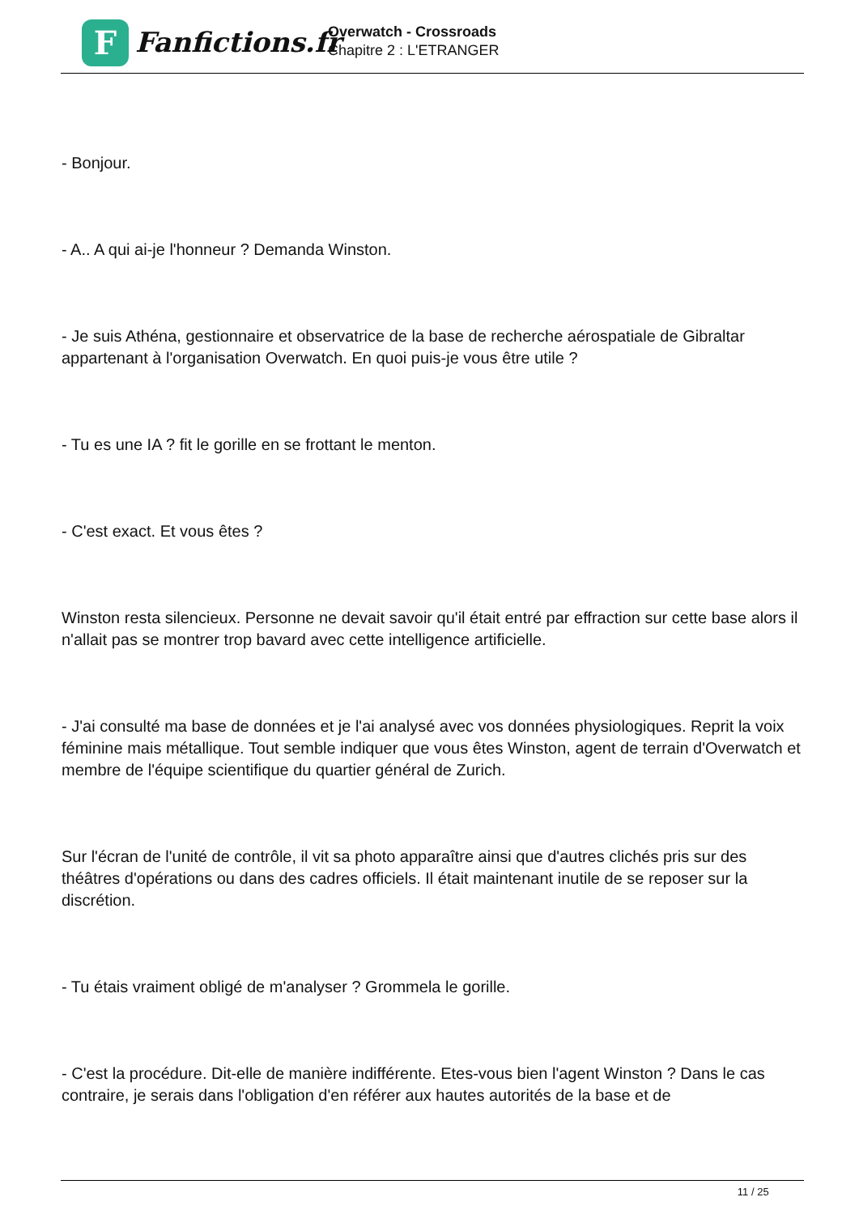F
Fanfictions.fr
Overwatch - Crossroads
Chapitre 2 : L'ETRANGER
- Bonjour.
- A.. A qui ai-je l'honneur ? Demanda Winston.
- Je suis Athéna, gestionnaire et observatrice de la base de recherche aérospatiale de Gibraltar appartenant à l'organisation Overwatch. En quoi puis-je vous être utile ?
- Tu es une IA ? fit le gorille en se frottant le menton.
- C'est exact. Et vous êtes ?
Winston resta silencieux. Personne ne devait savoir qu'il était entré par effraction sur cette base alors il n'allait pas se montrer trop bavard avec cette intelligence artificielle.
- J'ai consulté ma base de données et je l'ai analysé avec vos données physiologiques. Reprit la voix féminine mais métallique. Tout semble indiquer que vous êtes Winston, agent de terrain d'Overwatch et membre de l'équipe scientifique du quartier général de Zurich.
Sur l'écran de l'unité de contrôle, il vit sa photo apparaître ainsi que d'autres clichés pris sur des théâtres d'opérations ou dans des cadres officiels. Il était maintenant inutile de se reposer sur la discrétion.
- Tu étais vraiment obligé de m'analyser ? Grommela le gorille.
- C'est la procédure. Dit-elle de manière indifférente. Etes-vous bien l'agent Winston ? Dans le cas contraire, je serais dans l'obligation d'en référer aux hautes autorités de la base et de
11 / 25